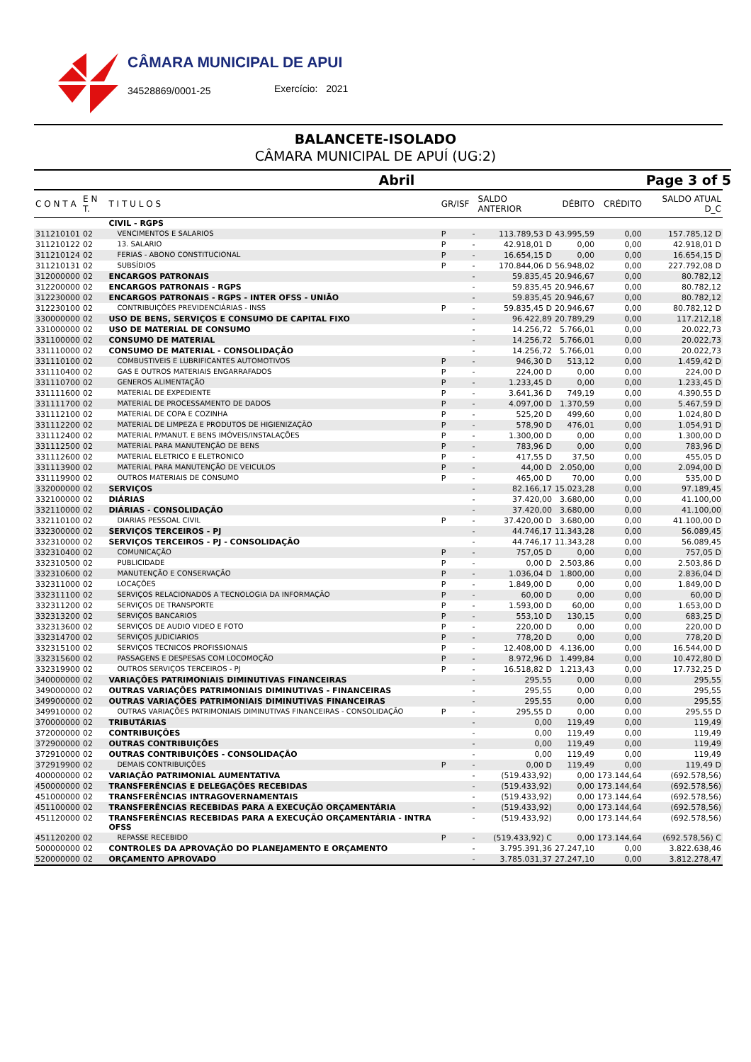CÂMARA MUNICIPAL DE APUI
34528869/0001-25 Exercício: 2021
BALANCETE-ISOLADO
CÂMARA MUNICIPAL DE APUÍ (UG:2)
Abril Page 3 of 5
| C O N T A | E N T. | T I T U L O S | GR/ISF | | SALDO ANTERIOR | DÉBITO | CRÉDITO | SALDO ATUAL D_C |
| --- | --- | --- | --- | --- | --- | --- | --- | --- |
| | | CIVIL - RGPS | | | | | | |
| 311210101 | 02 | VENCIMENTOS E SALARIOS | P | - | 113.789,53 D | 43.995,59 | 0,00 | 157.785,12 D |
| 311210122 | 02 | 13. SALARIO | P | - | 42.918,01 D | 0,00 | 0,00 | 42.918,01 D |
| 311210124 | 02 | FERIAS - ABONO CONSTITUCIONAL | P | - | 16.654,15 D | 0,00 | 0,00 | 16.654,15 D |
| 311210131 | 02 | SUBSÍDIOS | P | - | 170.844,06 D | 56.948,02 | 0,00 | 227.792,08 D |
| 312000000 | 02 | ENCARGOS PATRONAIS | | - | 59.835,45 | 20.946,67 | 0,00 | 80.782,12 |
| 312200000 | 02 | ENCARGOS PATRONAIS - RGPS | | - | 59.835,45 | 20.946,67 | 0,00 | 80.782,12 |
| 312230000 | 02 | ENCARGOS PATRONAIS - RGPS - INTER OFSS - UNIÃO | | - | 59.835,45 | 20.946,67 | 0,00 | 80.782,12 |
| 312230100 | 02 | CONTRIBUIÇÕES PREVIDENCIÁRIAS - INSS | P | - | 59.835,45 D | 20.946,67 | 0,00 | 80.782,12 D |
| 330000000 | 02 | USO DE BENS, SERVIÇOS E CONSUMO DE CAPITAL FIXO | | - | 96.422,89 | 20.789,29 | 0,00 | 117.212,18 |
| 331000000 | 02 | USO DE MATERIAL DE CONSUMO | | - | 14.256,72 | 5.766,01 | 0,00 | 20.022,73 |
| 331100000 | 02 | CONSUMO DE MATERIAL | | - | 14.256,72 | 5.766,01 | 0,00 | 20.022,73 |
| 331110000 | 02 | CONSUMO DE MATERIAL - CONSOLIDAÇÃO | | - | 14.256,72 | 5.766,01 | 0,00 | 20.022,73 |
| 331110100 | 02 | COMBUSTIVEIS E LUBRIFICANTES AUTOMOTIVOS | P | - | 946,30 D | 513,12 | 0,00 | 1.459,42 D |
| 331110400 | 02 | GAS E OUTROS MATERIAIS ENGARRAFADOS | P | - | 224,00 D | 0,00 | 0,00 | 224,00 D |
| 331110700 | 02 | GENEROS ALIMENTAÇÃO | P | - | 1.233,45 D | 0,00 | 0,00 | 1.233,45 D |
| 331111600 | 02 | MATERIAL DE EXPEDIENTE | P | - | 3.641,36 D | 749,19 | 0,00 | 4.390,55 D |
| 331111700 | 02 | MATERIAL DE PROCESSAMENTO DE DADOS | P | - | 4.097,00 D | 1.370,59 | 0,00 | 5.467,59 D |
| 331112100 | 02 | MATERIAL DE COPA E COZINHA | P | - | 525,20 D | 499,60 | 0,00 | 1.024,80 D |
| 331112200 | 02 | MATERIAL DE LIMPEZA E PRODUTOS DE HIGIENIZAÇÃO | P | - | 578,90 D | 476,01 | 0,00 | 1.054,91 D |
| 331112400 | 02 | MATERIAL P/MANUT. E BENS IMÓVEIS/INSTALAÇÕES | P | - | 1.300,00 D | 0,00 | 0,00 | 1.300,00 D |
| 331112500 | 02 | MATERIAL PARA MANUTENÇÃO DE BENS | P | - | 783,96 D | 0,00 | 0,00 | 783,96 D |
| 331112600 | 02 | MATERIAL ELETRICO E ELETRONICO | P | - | 417,55 D | 37,50 | 0,00 | 455,05 D |
| 331113900 | 02 | MATERIAL PARA MANUTENÇÃO DE VEICULOS | P | - | 44,00 D | 2.050,00 | 0,00 | 2.094,00 D |
| 331119900 | 02 | OUTROS MATERIAIS DE CONSUMO | P | - | 465,00 D | 70,00 | 0,00 | 535,00 D |
| 332000000 | 02 | SERVIÇOS | | - | 82.166,17 | 15.023,28 | 0,00 | 97.189,45 |
| 332100000 | 02 | DIÁRIAS | | - | 37.420,00 | 3.680,00 | 0,00 | 41.100,00 |
| 332110000 | 02 | DIÁRIAS - CONSOLIDAÇÃO | | - | 37.420,00 | 3.680,00 | 0,00 | 41.100,00 |
| 332110100 | 02 | DIARIAS PESSOAL CIVIL | P | - | 37.420,00 D | 3.680,00 | 0,00 | 41.100,00 D |
| 332300000 | 02 | SERVIÇOS TERCEIROS - PJ | | - | 44.746,17 | 11.343,28 | 0,00 | 56.089,45 |
| 332310000 | 02 | SERVIÇOS TERCEIROS - PJ - CONSOLIDAÇÃO | | - | 44.746,17 | 11.343,28 | 0,00 | 56.089,45 |
| 332310400 | 02 | COMUNICAÇÃO | P | - | 757,05 D | 0,00 | 0,00 | 757,05 D |
| 332310500 | 02 | PUBLICIDADE | P | - | 0,00 D | 2.503,86 | 0,00 | 2.503,86 D |
| 332310600 | 02 | MANUTENÇÃO E CONSERVAÇÃO | P | - | 1.036,04 D | 1.800,00 | 0,00 | 2.836,04 D |
| 332311000 | 02 | LOCAÇÕES | P | - | 1.849,00 D | 0,00 | 0,00 | 1.849,00 D |
| 332311100 | 02 | SERVIÇOS RELACIONADOS A TECNOLOGIA DA INFORMAÇÃO | P | - | 60,00 D | 0,00 | 0,00 | 60,00 D |
| 332311200 | 02 | SERVIÇOS DE TRANSPORTE | P | - | 1.593,00 D | 60,00 | 0,00 | 1.653,00 D |
| 332313200 | 02 | SERVIÇOS BANCARIOS | P | - | 553,10 D | 130,15 | 0,00 | 683,25 D |
| 332313600 | 02 | SERVIÇOS DE AUDIO VIDEO E FOTO | P | - | 220,00 D | 0,00 | 0,00 | 220,00 D |
| 332314700 | 02 | SERVIÇOS JUDICIARIOS | P | - | 778,20 D | 0,00 | 0,00 | 778,20 D |
| 332315100 | 02 | SERVIÇOS TECNICOS PROFISSIONAIS | P | - | 12.408,00 D | 4.136,00 | 0,00 | 16.544,00 D |
| 332315600 | 02 | PASSAGENS E DESPESAS COM LOCOMOÇÃO | P | - | 8.972,96 D | 1.499,84 | 0,00 | 10.472,80 D |
| 332319900 | 02 | OUTROS SERVIÇOS TERCEIROS - PJ | P | - | 16.518,82 D | 1.213,43 | 0,00 | 17.732,25 D |
| 340000000 | 02 | VARIAÇÕES PATRIMONIAIS DIMINUTIVAS FINANCEIRAS | | - | 295,55 | 0,00 | 0,00 | 295,55 |
| 349000000 | 02 | OUTRAS VARIAÇÕES PATRIMONIAIS DIMINUTIVAS - FINANCEIRAS | | - | 295,55 | 0,00 | 0,00 | 295,55 |
| 349900000 | 02 | OUTRAS VARIAÇÕES PATRIMONIAIS DIMINUTIVAS FINANCEIRAS | | - | 295,55 | 0,00 | 0,00 | 295,55 |
| 349910000 | 02 | OUTRAS VARIAÇÕES PATRIMONIAIS DIMINUTIVAS FINANCEIRAS - CONSOLIDAÇÃO | P | - | 295,55 D | 0,00 | 0,00 | 295,55 D |
| 370000000 | 02 | TRIBUTÁRIAS | | - | 0,00 | 119,49 | 0,00 | 119,49 |
| 372000000 | 02 | CONTRIBUIÇÕES | | - | 0,00 | 119,49 | 0,00 | 119,49 |
| 372900000 | 02 | OUTRAS CONTRIBUIÇÕES | | - | 0,00 | 119,49 | 0,00 | 119,49 |
| 372910000 | 02 | OUTRAS CONTRIBUIÇÕES - CONSOLIDAÇÃO | | - | 0,00 | 119,49 | 0,00 | 119,49 |
| 372919900 | 02 | DEMAIS CONTRIBUIÇÕES | P | - | 0,00 D | 119,49 | 0,00 | 119,49 D |
| 400000000 | 02 | VARIAÇÃO PATRIMONIAL AUMENTATIVA | | - | (519.433,92) | 0,00 | 173.144,64 | (692.578,56) |
| 450000000 | 02 | TRANSFERÊNCIAS E DELEGAÇÕES RECEBIDAS | | - | (519.433,92) | 0,00 | 173.144,64 | (692.578,56) |
| 451000000 | 02 | TRANSFERÊNCIAS INTRAGOVERNAMENTAIS | | - | (519.433,92) | 0,00 | 173.144,64 | (692.578,56) |
| 451100000 | 02 | TRANSFERÊNCIAS RECEBIDAS PARA A EXECUÇÃO ORÇAMENTÁRIA | | - | (519.433,92) | 0,00 | 173.144,64 | (692.578,56) |
| 451120000 | 02 | TRANSFERÊNCIAS RECEBIDAS PARA A EXECUÇÃO ORÇAMENTÁRIA - INTRA OFSS | | - | (519.433,92) | 0,00 | 173.144,64 | (692.578,56) |
| 451120200 | 02 | REPASSE RECEBIDO | P | - | (519.433,92) C | 0,00 | 173.144,64 | (692.578,56) C |
| 500000000 | 02 | CONTROLES DA APROVAÇÃO DO PLANEJAMENTO E ORÇAMENTO | | - | 3.795.391,36 | 27.247,10 | 0,00 | 3.822.638,46 |
| 520000000 | 02 | ORÇAMENTO APROVADO | | - | 3.785.031,37 | 27.247,10 | 0,00 | 3.812.278,47 |